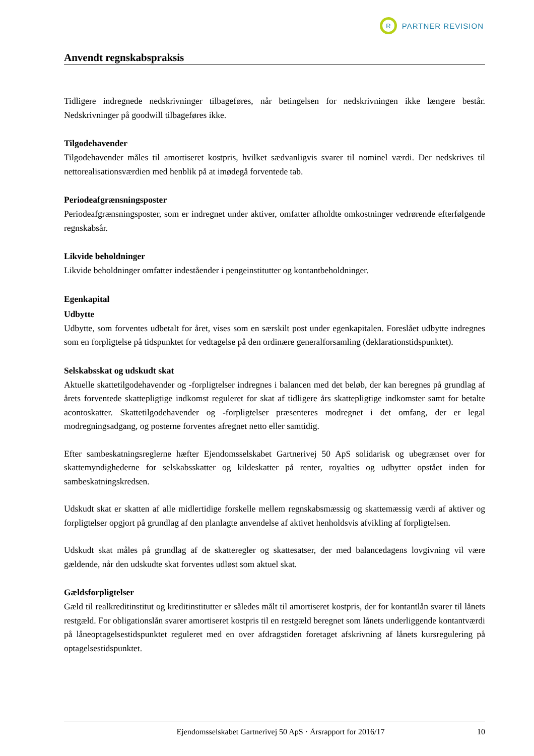R
PARTNER REVISION
Anvendt regnskabspraksis
Tidligere indregnede nedskrivninger tilbageføres, når betingelsen for nedskrivningen ikke længere består. Nedskrivninger på goodwill tilbageføres ikke.
Tilgodehavender
Tilgodehavender måles til amortiseret kostpris, hvilket sædvanligvis svarer til nominel værdi. Der nedskrives til nettorealisationsværdien med henblik på at imødegå forventede tab.
Periodeafgrænsningsposter
Periodeafgrænsningsposter, som er indregnet under aktiver, omfatter afholdte omkostninger vedrørende efterfølgende regnskabsår.
Likvide beholdninger
Likvide beholdninger omfatter indeståender i pengeinstitutter og kontantbeholdninger.
Egenkapital
Udbytte
Udbytte, som forventes udbetalt for året, vises som en særskilt post under egenkapitalen. Foreslået udbytte indregnes som en forpligtelse på tidspunktet for vedtagelse på den ordinære generalforsamling (deklarationstidspunktet).
Selskabsskat og udskudt skat
Aktuelle skattetilgodehavender og -forpligtelser indregnes i balancen med det beløb, der kan beregnes på grundlag af årets forventede skattepligtige indkomst reguleret for skat af tidligere års skattepligtige indkomster samt for betalte acontoskatter. Skattetilgodehavender og -forpligtelser præsenteres modregnet i det omfang, der er legal modregningsadgang, og posterne forventes afregnet netto eller samtidig.
Efter sambeskatningsreglerne hæfter Ejendomsselskabet Gartnerivej 50 ApS solidarisk og ubegrænset over for skattemyndighederne for selskabsskatter og kildeskatter på renter, royalties og udbytter opstået inden for sambeskatningskredsen.
Udskudt skat er skatten af alle midlertidige forskelle mellem regnskabsmæssig og skattemæssig værdi af aktiver og forpligtelser opgjort på grundlag af den planlagte anvendelse af aktivet henholdsvis afvikling af forpligtelsen.
Udskudt skat måles på grundlag af de skatteregler og skattesatser, der med balancedagens lovgivning vil være gældende, når den udskudte skat forventes udløst som aktuel skat.
Gældsforpligtelser
Gæld til realkreditinstitut og kreditinstitutter er således målt til amortiseret kostpris, der for kontantlån svarer til lånets restgæld. For obligationslån svarer amortiseret kostpris til en restgæld beregnet som lånets underliggende kontantværdi på låneoptagelsestidspunktet reguleret med en over afdragstiden foretaget afskrivning af lånets kursregulering på optagelsestidspunktet.
Ejendomsselskabet Gartnerivej 50 ApS · Årsrapport for 2016/17 10